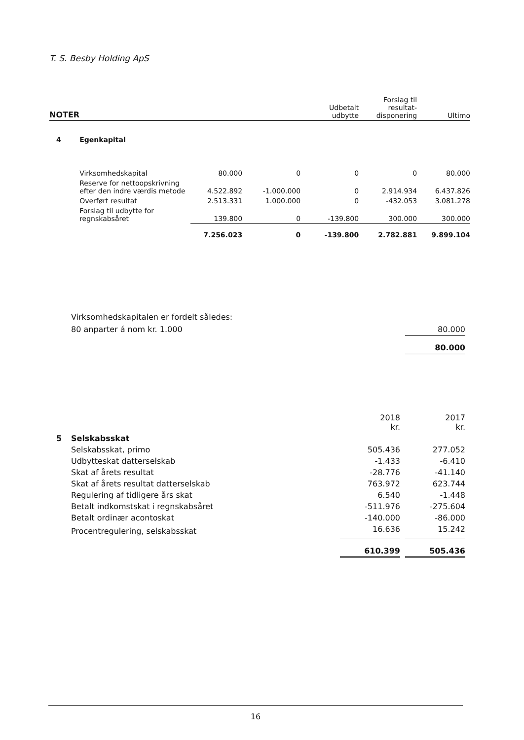T. S. Besby Holding ApS
| NOTER | | | | Udbetalt udbytte | Forslag til resultat- disponering | Ultimo |
| --- | --- | --- | --- | --- | --- | --- |
| 4 | Egenkapital | | | | | |
| | Virksomhedskapital | 80.000 | 0 | 0 | 0 | 80.000 |
| | Reserve for nettoopskrivning efter den indre værdis metode | 4.522.892 | -1.000.000 | 0 | 2.914.934 | 6.437.826 |
| | Overført resultat | 2.513.331 | 1.000.000 | 0 | -432.053 | 3.081.278 |
| | Forslag til udbytte for regnskabsåret | 139.800 | 0 | -139.800 | 300.000 | 300.000 |
| | | 7.256.023 | 0 | -139.800 | 2.782.881 | 9.899.104 |
| Virksomhedskapitalen er fordelt således: | |
| 80 anparter á nom kr. 1.000 | 80.000 |
| | 80.000 |
| | | 2018 kr. | | 2017 kr. |
| --- | --- | --- | --- | --- |
| 5 | Selskabsskat | | | |
| | Selskabsskat, primo | 505.436 | | 277.052 |
| | Udbytteskat datterselskab | -1.433 | | -6.410 |
| | Skat af årets resultat | -28.776 | | -41.140 |
| | Skat af årets resultat datterselskab | 763.972 | | 623.744 |
| | Regulering af tidligere års skat | 6.540 | | -1.448 |
| | Betalt indkomstskat i regnskabsåret | -511.976 | | -275.604 |
| | Betalt ordinær acontoskat | -140.000 | | -86.000 |
| | Procentregulering, selskabsskat | 16.636 | | 15.242 |
| | | 610.399 | | 505.436 |
16